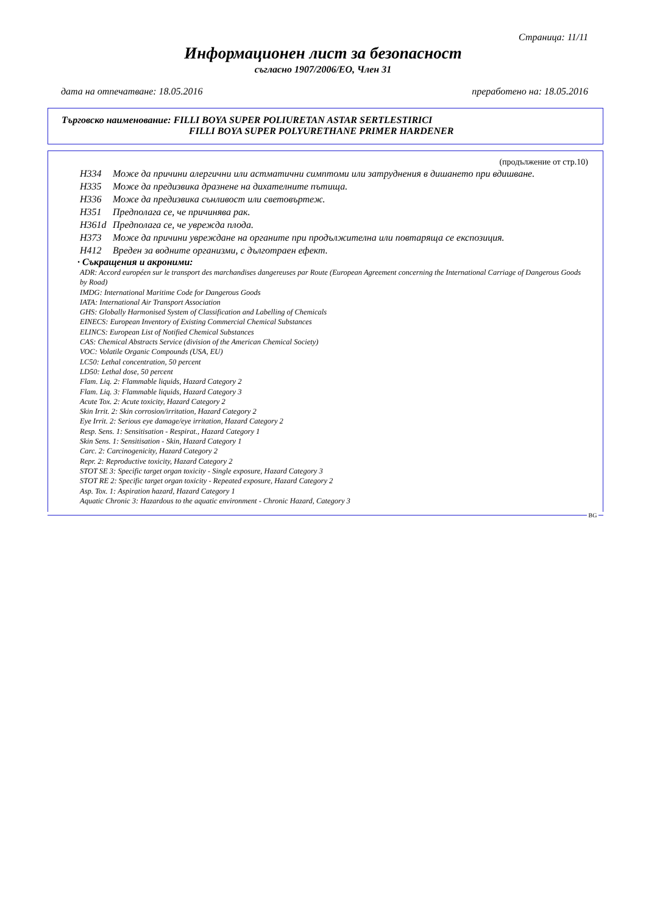Страница: 11/11
Информационен лист за безопасност
съгласно 1907/2006/EO, Член 31
дата на отпечатване: 18.05.2016 преработено на: 18.05.2016
Търговско наименование: FILLI BOYA SUPER POLIURETAN ASTAR SERTLESTIRICI
FILLI BOYA SUPER POLYURETHANE PRIMER HARDENER
(продължение от стр.10)
H334 Може да причини алергични или астматични симптоми или затруднения в дишането при вдишване.
H335 Може да предизвика дразнене на дихателните пътища.
H336 Може да предизвика сънливост или световъртеж.
H351 Предполага се, че причинява рак.
H361d Предполага се, че уврежда плода.
H373 Може да причини увреждане на органите при продължителна или повтаряща се експозиция.
H412 Вреден за водните организми, с дълготраен ефект.
· Съкращения и акроними:
ADR: Accord européen sur le transport des marchandises dangereuses par Route (European Agreement concerning the International Carriage of Dangerous Goods by Road)
IMDG: International Maritime Code for Dangerous Goods
IATA: International Air Transport Association
GHS: Globally Harmonised System of Classification and Labelling of Chemicals
EINECS: European Inventory of Existing Commercial Chemical Substances
ELINCS: European List of Notified Chemical Substances
CAS: Chemical Abstracts Service (division of the American Chemical Society)
VOC: Volatile Organic Compounds (USA, EU)
LC50: Lethal concentration, 50 percent
LD50: Lethal dose, 50 percent
Flam. Liq. 2: Flammable liquids, Hazard Category 2
Flam. Liq. 3: Flammable liquids, Hazard Category 3
Acute Tox. 2: Acute toxicity, Hazard Category 2
Skin Irrit. 2: Skin corrosion/irritation, Hazard Category 2
Eye Irrit. 2: Serious eye damage/eye irritation, Hazard Category 2
Resp. Sens. 1: Sensitisation - Respirat., Hazard Category 1
Skin Sens. 1: Sensitisation - Skin, Hazard Category 1
Carc. 2: Carcinogenicity, Hazard Category 2
Repr. 2: Reproductive toxicity, Hazard Category 2
STOT SE 3: Specific target organ toxicity - Single exposure, Hazard Category 3
STOT RE 2: Specific target organ toxicity - Repeated exposure, Hazard Category 2
Asp. Tox. 1: Aspiration hazard, Hazard Category 1
Aquatic Chronic 3: Hazardous to the aquatic environment - Chronic Hazard, Category 3
BG